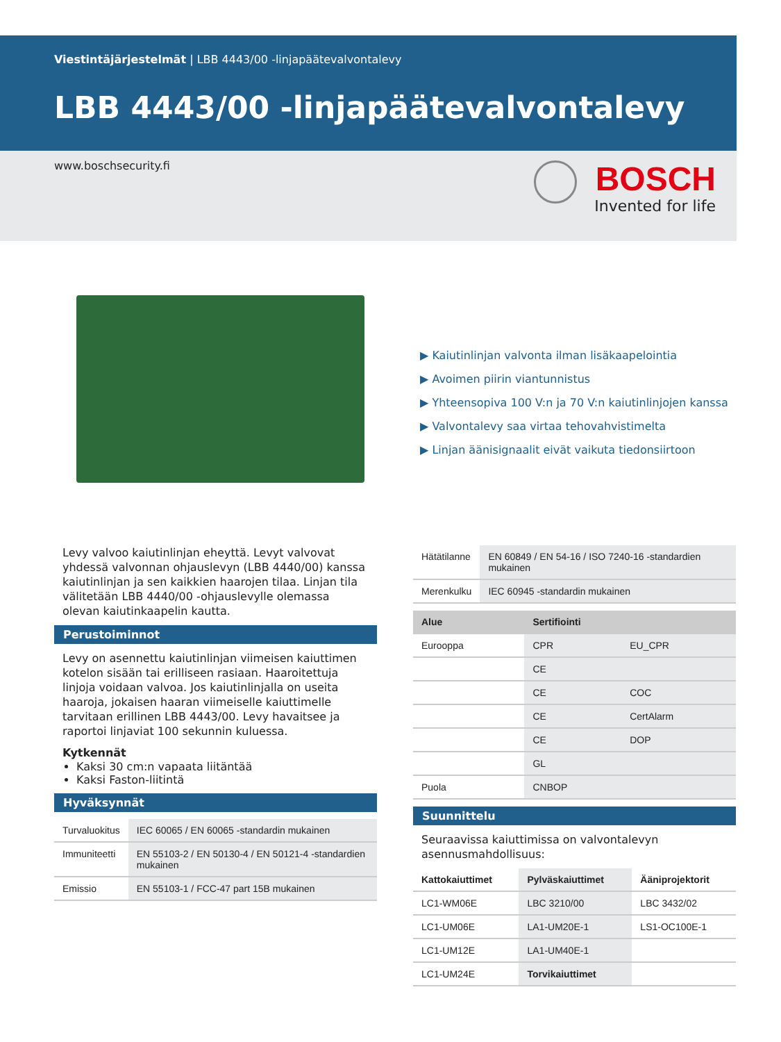Viestintäjärjestelmät | LBB 4443/00 -linjapäätevalvontalevy
LBB 4443/00 -linjapäätevalvontalevy
www.boschsecurity.fi BOSCH
Invented for life
▶ Kaiutinlinjan valvonta ilman lisäkaapelointia
▶ Avoimen piirin viantunnistus
▶ Yhteensopiva 100 V:n ja 70 V:n kaiutinlinjojen kanssa
▶ Valvontalevy saa virtaa tehovahvistimelta
▶ Linjan äänisignaalit eivät vaikuta tiedonsiirtoon
Levy valvoo kaiutinlinjan eheyttä. Levyt valvovat yhdessä valvonnan ohjauslevyn (LBB 4440/00) kanssa kaiutinlinjan ja sen kaikkien haarojen tilaa. Linjan tila välitetään LBB 4440/00 -ohjauslevylle olemassa olevan kaiutinkaapelin kautta.
Perustoiminnot
Levy on asennettu kaiutinlinjan viimeisen kaiuttimen kotelon sisään tai erilliseen rasiaan. Haaroitettuja linjoja voidaan valvoa. Jos kaiutinlinjalla on useita haaroja, jokaisen haaran viimeiselle kaiuttimelle tarvitaan erillinen LBB 4443/00. Levy havaitsee ja raportoi linjaviat 100 sekunnin kuluessa.
Kytkennät
Kaksi 30 cm:n vapaata liitäntää
Kaksi Faston-liitintä
Hyväksynnät
| Turvaluokitus | IEC 60065 / EN 60065 -standardin mukainen |
| Immuniteetti | EN 55103-2 / EN 50130-4 / EN 50121-4 -standardien mukainen |
| Emissio | EN 55103-1 / FCC-47 part 15B mukainen |
| Hätätilanne | EN 60849 / EN 54-16 / ISO 7240-16 -standardien mukainen |
| Merenkulku | IEC 60945 -standardin mukainen |
| Alue | Sertifiointi | |
| --- | --- | --- |
| Eurooppa | CPR | EU_CPR |
| | CE | |
| | CE | COC |
| | CE | CertAlarm |
| | CE | DOP |
| | GL | |
| Puola | CNBOP | |
Suunnittelu
Seuraavissa kaiuttimissa on valvontalevyn asennusmahdollisuus:
| Kattokaiuttimet | Pylväskaiuttimet | Ääniprojektorit |
| LC1-WM06E | LBC 3210/00 | LBC 3432/02 |
| LC1-UM06E | LA1-UM20E-1 | LS1-OC100E-1 |
| LC1-UM12E | LA1-UM40E-1 | |
| LC1-UM24E | Torvikaiuttimet | |